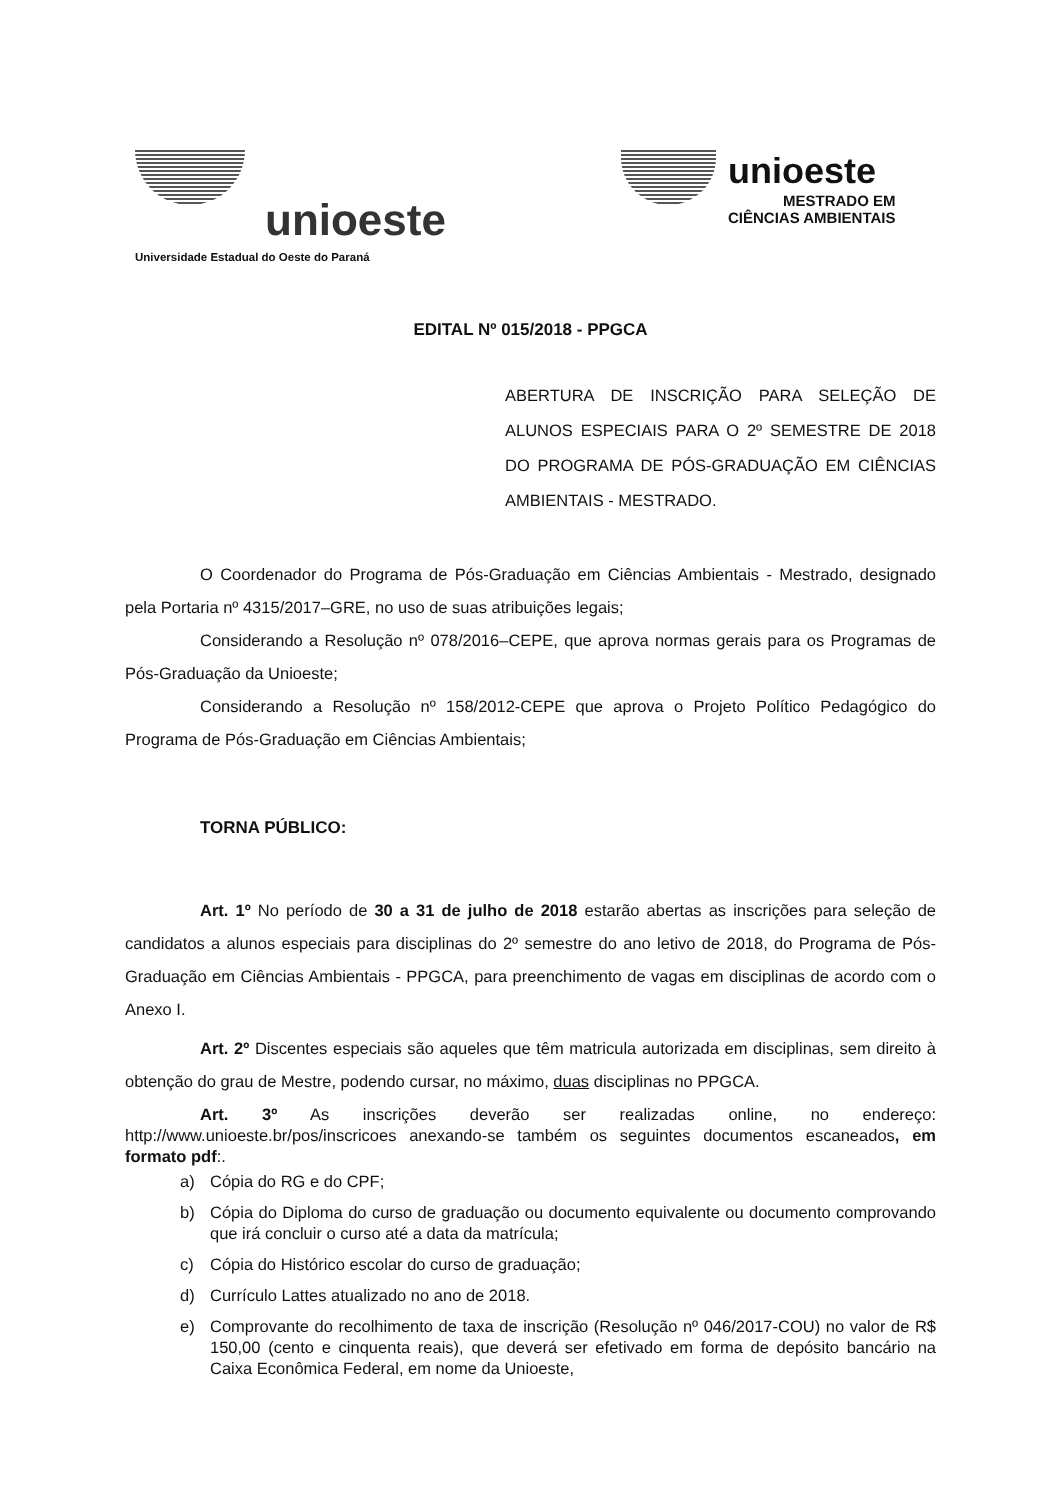unioeste
Universidade Estadual do Oeste do Paraná
unioeste
MESTRADO EM
CIÊNCIAS AMBIENTAIS
EDITAL Nº 015/2018 - PPGCA
ABERTURA DE INSCRIÇÃO PARA SELEÇÃO DE ALUNOS ESPECIAIS PARA O 2º SEMESTRE DE 2018 DO PROGRAMA DE PÓS-GRADUAÇÃO EM CIÊNCIAS AMBIENTAIS - MESTRADO.
O Coordenador do Programa de Pós-Graduação em Ciências Ambientais - Mestrado, designado pela Portaria nº 4315/2017–GRE, no uso de suas atribuições legais;
Considerando a Resolução nº 078/2016–CEPE, que aprova normas gerais para os Programas de Pós-Graduação da Unioeste;
Considerando a Resolução nº 158/2012-CEPE que aprova o Projeto Político Pedagógico do Programa de Pós-Graduação em Ciências Ambientais;
TORNA PÚBLICO:
Art. 1º No período de 30 a 31 de julho de 2018 estarão abertas as inscrições para seleção de candidatos a alunos especiais para disciplinas do 2º semestre do ano letivo de 2018, do Programa de Pós-Graduação em Ciências Ambientais - PPGCA, para preenchimento de vagas em disciplinas de acordo com o Anexo I.
Art. 2º Discentes especiais são aqueles que têm matricula autorizada em disciplinas, sem direito à obtenção do grau de Mestre, podendo cursar, no máximo, duas disciplinas no PPGCA.
Art. 3º As inscrições deverão ser realizadas online, no endereço: http://www.unioeste.br/pos/inscricoes anexando-se também os seguintes documentos escaneados, em formato pdf:.
a) Cópia do RG e do CPF;
b) Cópia do Diploma do curso de graduação ou documento equivalente ou documento comprovando que irá concluir o curso até a data da matrícula;
c) Cópia do Histórico escolar do curso de graduação;
d) Currículo Lattes atualizado no ano de 2018.
e) Comprovante do recolhimento de taxa de inscrição (Resolução nº 046/2017-COU) no valor de R$ 150,00 (cento e cinquenta reais), que deverá ser efetivado em forma de depósito bancário na Caixa Econômica Federal, em nome da Unioeste,